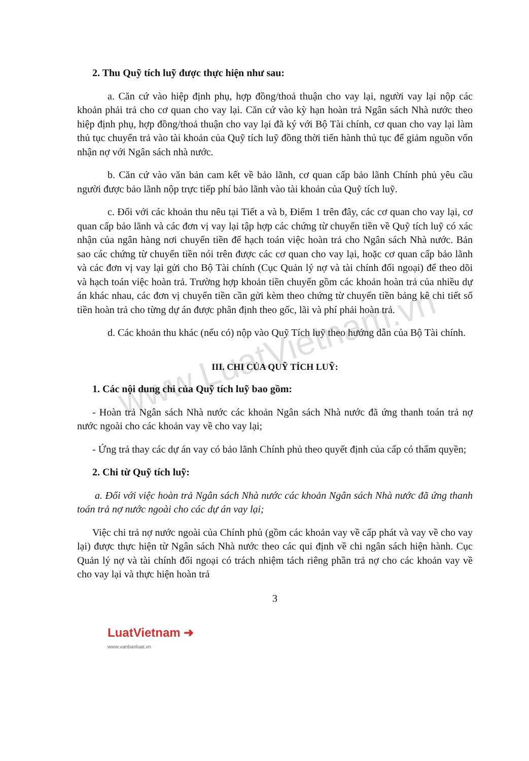www.LuatVietnam.vn
2. Thu Quỹ tích luỹ được thực hiện như sau:
a. Căn cứ vào hiệp định phụ, hợp đồng/thoả thuận cho vay lại, người vay lại nộp các khoản phải trả cho cơ quan cho vay lại. Căn cứ vào kỳ hạn hoàn trả Ngân sách Nhà nước theo hiệp định phụ, hợp đồng/thoả thuận cho vay lại đã ký với Bộ Tài chính, cơ quan cho vay lại làm thủ tục chuyển trả vào tài khoản của Quỹ tích luỹ đồng thời tiến hành thủ tục để giảm nguồn vốn nhận nợ với Ngân sách nhà nước.
b. Căn cứ vào văn bản cam kết về bảo lãnh, cơ quan cấp bảo lãnh Chính phủ yêu cầu người được bảo lãnh nộp trực tiếp phí bảo lãnh vào tài khoản của Quỹ tích luỹ.
c. Đối với các khoản thu nêu tại Tiết a và b, Điểm 1 trên đây, các cơ quan cho vay lại, cơ quan cấp bảo lãnh và các đơn vị vay lại tập hợp các chứng từ chuyển tiền về Quỹ tích luỹ có xác nhận của ngân hàng nơi chuyển tiền để hạch toán việc hoàn trả cho Ngân sách Nhà nước. Bản sao các chứng từ chuyển tiền nói trên được các cơ quan cho vay lại, hoặc cơ quan cấp bảo lãnh và các đơn vị vay lại gửi cho Bộ Tài chính (Cục Quản lý nợ và tài chính đối ngoại) để theo dõi và hạch toán việc hoàn trả. Trường hợp khoản tiền chuyển gồm các khoản hoàn trả của nhiều dự án khác nhau, các đơn vị chuyển tiền cần gửi kèm theo chứng từ chuyển tiền bảng kê chi tiết số tiền hoàn trả cho từng dự án được phân định theo gốc, lãi và phí phải hoàn trả.
d. Các khoản thu khác (nếu có) nộp vào Quỹ Tích luỹ theo hướng dẫn của Bộ Tài chính.
III. CHI CỦA QUỸ TÍCH LUỸ:
1. Các nội dung chi của Quỹ tích luỹ bao gồm:
- Hoàn trả Ngân sách Nhà nước các khoản Ngân sách Nhà nước đã ứng thanh toán trả nợ nước ngoài cho các khoản vay về cho vay lại;
- Ứng trả thay các dự án vay có bảo lãnh Chính phủ theo quyết định của cấp có thẩm quyền;
2. Chi từ Quỹ tích luỹ:
a. Đối với việc hoàn trả Ngân sách Nhà nước các khoản Ngân sách Nhà nước đã ứng thanh toán trả nợ nước ngoài cho các dự án vay lại;
Việc chi trả nợ nước ngoài của Chính phủ (gồm các khoản vay về cấp phát và vay về cho vay lại) được thực hiện từ Ngân sách Nhà nước theo các qui định về chi ngân sách hiện hành. Cục Quản lý nợ và tài chính đối ngoại có trách nhiệm tách riêng phần trả nợ cho các khoản vay về cho vay lại và thực hiện hoàn trả
3
LuatVietnam ➜
www.vanbanluat.vn